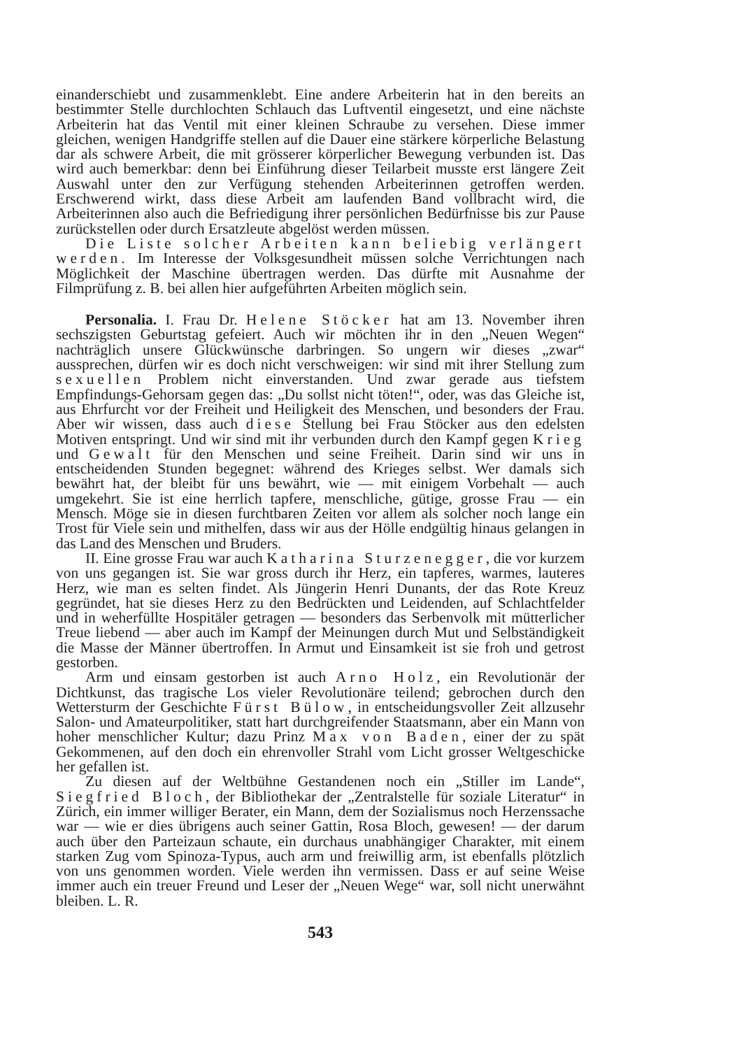einanderschiebt und zusammenklebt. Eine andere Arbeiterin hat in den bereits an bestimmter Stelle durchlochten Schlauch das Luftventil eingesetzt, und eine nächste Arbeiterin hat das Ventil mit einer kleinen Schraube zu versehen. Diese immer gleichen, wenigen Handgriffe stellen auf die Dauer eine stärkere körperliche Belastung dar als schwere Arbeit, die mit grösserer körperlicher Bewegung verbunden ist. Das wird auch bemerkbar: denn bei Einführung dieser Teilarbeit musste erst längere Zeit Auswahl unter den zur Verfügung stehenden Arbeiterinnen getroffen werden. Erschwerend wirkt, dass diese Arbeit am laufenden Band vollbracht wird, die Arbeiterinnen also auch die Befriedigung ihrer persönlichen Bedürfnisse bis zur Pause zurückstellen oder durch Ersatzleute abgelöst werden müssen.
Die Liste solcher Arbeiten kann beliebig verlängert werden. Im Interesse der Volksgesundheit müssen solche Verrichtungen nach Möglichkeit der Maschine übertragen werden. Das dürfte mit Ausnahme der Filmprüfung z. B. bei allen hier aufgeführten Arbeiten möglich sein.
Personalia. I. Frau Dr. Helene Stöcker hat am 13. November ihren sechszigsten Geburtstag gefeiert. Auch wir möchten ihr in den „Neuen Wegen“ nachträglich unsere Glückwünsche darbringen. So ungern wir dieses „zwar“ aussprechen, dürfen wir es doch nicht verschweigen: wir sind mit ihrer Stellung zum sexuellen Problem nicht einverstanden. Und zwar gerade aus tiefstem Empfindungs-Gehorsam gegen das: „Du sollst nicht töten!“, oder, was das Gleiche ist, aus Ehrfurcht vor der Freiheit und Heiligkeit des Menschen, und besonders der Frau. Aber wir wissen, dass auch diese Stellung bei Frau Stöcker aus den edelsten Motiven entspringt. Und wir sind mit ihr verbunden durch den Kampf gegen Krieg und Gewalt für den Menschen und seine Freiheit. Darin sind wir uns in entscheidenden Stunden begegnet: während des Krieges selbst. Wer damals sich bewährt hat, der bleibt für uns bewährt, wie — mit einigem Vorbehalt — auch umgekehrt. Sie ist eine herrlich tapfere, menschliche, gütige, grosse Frau — ein Mensch. Möge sie in diesen furchtbaren Zeiten vor allem als solcher noch lange ein Trost für Viele sein und mithelfen, dass wir aus der Hölle endgültig hinaus gelangen in das Land des Menschen und Bruders.
II. Eine grosse Frau war auch Katharina Sturzenegger, die vor kurzem von uns gegangen ist. Sie war gross durch ihr Herz, ein tapferes, warmes, lauteres Herz, wie man es selten findet. Als Jüngerin Henri Dunants, der das Rote Kreuz gegründet, hat sie dieses Herz zu den Bedrückten und Leidenden, auf Schlachtfelder und in weherfüllte Hospitäler getragen — besonders das Serbenvolk mit mütterlicher Treue liebend — aber auch im Kampf der Meinungen durch Mut und Selbständigkeit die Masse der Männer übertroffen. In Armut und Einsamkeit ist sie froh und getrost gestorben.
Arm und einsam gestorben ist auch Arno Holz, ein Revolutionär der Dichtkunst, das tragische Los vieler Revolutionäre teilend; gebrochen durch den Wettersturm der Geschichte Fürst Bülow, in entscheidungsvoller Zeit allzusehr Salon- und Amateurpolitiker, statt hart durchgreifender Staatsmann, aber ein Mann von hoher menschlicher Kultur; dazu Prinz Max von Baden, einer der zu spät Gekommenen, auf den doch ein ehrenvoller Strahl vom Licht grosser Weltgeschicke her gefallen ist.
Zu diesen auf der Weltbühne Gestandenen noch ein „Stiller im Lande“, Siegfried Bloch, der Bibliothekar der „Zentralstelle für soziale Literatur“ in Zürich, ein immer williger Berater, ein Mann, dem der Sozialismus noch Herzenssache war — wie er dies übrigens auch seiner Gattin, Rosa Bloch, gewesen! — der darum auch über den Parteizaun schaute, ein durchaus unabhängiger Charakter, mit einem starken Zug vom Spinoza-Typus, auch arm und freiwillig arm, ist ebenfalls plötzlich von uns genommen worden. Viele werden ihn vermissen. Dass er auf seine Weise immer auch ein treuer Freund und Leser der „Neuen Wege“ war, soll nicht unerwähnt bleiben. L. R.
543